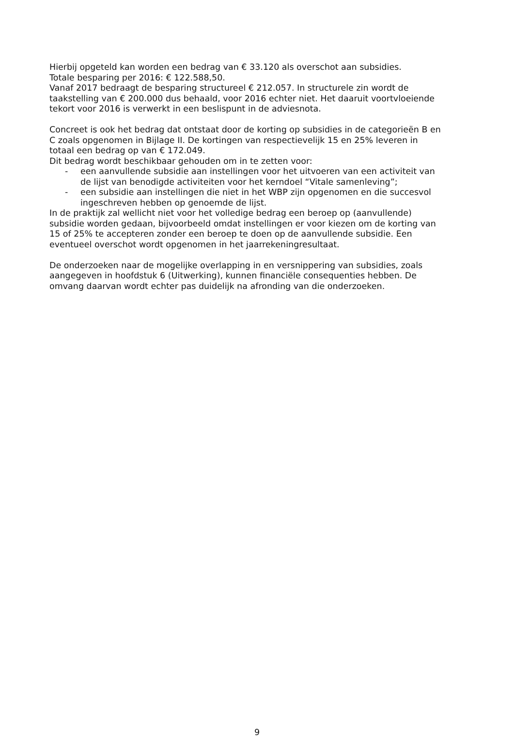Hierbij opgeteld kan worden een bedrag van € 33.120 als overschot aan subsidies.
Totale besparing per 2016: € 122.588,50.
Vanaf 2017 bedraagt de besparing structureel € 212.057. In structurele zin wordt de taakstelling van € 200.000 dus behaald, voor 2016 echter niet. Het daaruit voortvloeiende tekort voor 2016 is verwerkt in een beslispunt in de adviesnota.
Concreet is ook het bedrag dat ontstaat door de korting op subsidies in de categorieën B en C zoals opgenomen in Bijlage II. De kortingen van respectievelijk 15 en 25% leveren in totaal een bedrag op van € 172.049.
Dit bedrag wordt beschikbaar gehouden om in te zetten voor:
- een aanvullende subsidie aan instellingen voor het uitvoeren van een activiteit van de lijst van benodigde activiteiten voor het kerndoel “Vitale samenleving”;
- een subsidie aan instellingen die niet in het WBP zijn opgenomen en die succesvol ingeschreven hebben op genoemde de lijst.
In de praktijk zal wellicht niet voor het volledige bedrag een beroep op (aanvullende) subsidie worden gedaan, bijvoorbeeld omdat instellingen er voor kiezen om de korting van 15 of 25% te accepteren zonder een beroep te doen op de aanvullende subsidie. Een eventueel overschot wordt opgenomen in het jaarrekeningresultaat.
De onderzoeken naar de mogelijke overlapping in en versnippering van subsidies, zoals aangegeven in hoofdstuk 6 (Uitwerking), kunnen financiële consequenties hebben. De omvang daarvan wordt echter pas duidelijk na afronding van die onderzoeken.
9